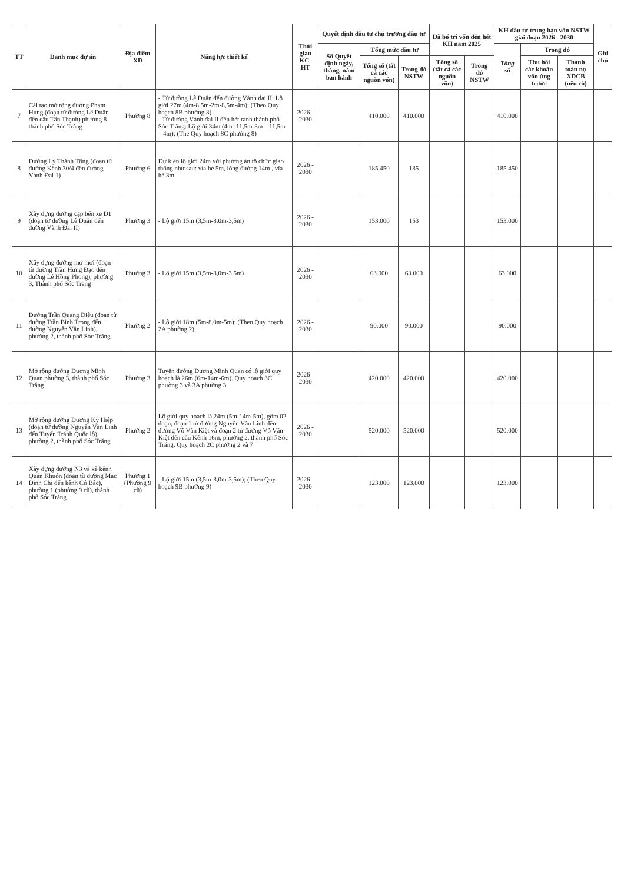| TT | Danh mục dự án | Địa điểm XD | Năng lực thiết kế | Thời gian KC-HT | Quyết định đầu tư chủ trương đầu tư | | | Đã bố trí vốn đến hết KH năm 2025 | | KH đầu tư trung hạn vốn NSTW giai đoạn 2026 - 2030 | | | Ghi chú |
| --- | --- | --- | --- | --- | --- | --- | --- | --- | --- | --- | --- | --- | --- |
| | | | | | Số Quyết định ngày, tháng, năm ban hành | Tổng mức đầu tư | | | | Tổng số | Trong đó | | |
| | | | | | | Tổng số (tất cả các nguồn vốn) | Trong đó NSTW | Tổng số (tất cả các nguồn vốn) | Trong đó NSTW | | Thu hồi các khoản vốn ứng trước | Thanh toán nợ XDCB (nếu có) | |
| 7 | Cải tạo mở rộng đường Phạm Hùng (đoạn từ đường Lê Duẩn đến cầu Tân Thạnh) phường 8 thành phố Sóc Trăng | Phường 8 | - Từ đường Lê Duẩn đến đường Vành đai II: Lộ giới 27m (4m-8,5m-2m-8,5m-4m); (Theo Quy hoạch 8B phường 8) - Từ đường Vành đai II đến hết ranh thành phố Sóc Trăng: Lộ giới 34m (4m -11,5m-3m – 11,5m – 4m); (The Quy hoạch 8C phường 8) | 2026 - 2030 | | 410.000 | 410.000 | | | 410.000 | | | |
| 8 | Đường Lý Thánh Tông (đoạn từ đường Kênh 30/4 đến đường Vành Đai 1) | Phường 6 | Dự kiến lộ giới 24m với phương án tổ chức giao thông như sau: vỉa hè 5m, lòng đường 14m , vỉa hè 3m | 2026 - 2030 | | 185.450 | 185 | | | 185.450 | | | |
| 9 | Xây dựng đường cặp bến xe D1 (đoạn từ đường Lê Duẩn đến đường Vành Đai II) | Phường 3 | - Lộ giới 15m (3,5m-8,0m-3,5m) | 2026 - 2030 | | 153.000 | 153 | | | 153.000 | | | |
| 10 | Xây dựng đường mở mới (đoạn từ đường Trần Hưng Đạo đến đường Lê Hồng Phong), phường 3, Thành phố Sóc Trăng | Phường 3 | - Lộ giới 15m (3,5m-8,0m-3,5m) | 2026 - 2030 | | 63.000 | 63.000 | | | 63.000 | | | |
| 11 | Đường Trần Quang Diệu (đoạn từ đường Trần Bình Trọng đến đường Nguyễn Văn Linh), phường 2, thành phố Sóc Trăng | Phường 2 | - Lộ giới 18m (5m-8,0m-5m); (Theo Quy hoạch 2A phường 2) | 2026 - 2030 | | 90.000 | 90.000 | | | 90.000 | | | |
| 12 | Mở rộng đường Dương Minh Quan phường 3, thành phố Sóc Trăng | Phường 3 | Tuyến đường Dương Minh Quan có lộ giới quy hoạch là 26m (6m-14m-6m). Quy hoạch 3C phường 3 và 3A phường 3 | 2026 - 2030 | | 420.000 | 420.000 | | | 420.000 | | | |
| 13 | Mở rộng đường Dương Kỳ Hiệp (đoạn từ đường Nguyễn Văn Linh đến Tuyến Tránh Quốc lộ), phường 2, thành phố Sóc Trăng | Phường 2 | Lộ giới quy hoạch là 24m (5m-14m-5m), gồm 02 đoạn, đoạn 1 từ đường Nguyễn Văn Linh đến đường Võ Văn Kiệt và đoạn 2 từ đường Võ Văn Kiệt đến cầu Kênh 16m, phường 2, thành phố Sóc Trăng. Quy hoạch 2C phường 2 và 7 | 2026 - 2030 | | 520.000 | 520.000 | | | 520.000 | | | |
| 14 | Xây dựng đường N3 và kè kênh Quản Khuôn (đoạn từ đường Mạc Đĩnh Chi đến kênh Cô Bắc), phường 1 (phường 9 cũ), thành phố Sóc Trăng | Phường 1 (Phường 9 cũ) | - Lộ giới 15m (3,5m-8,0m-3,5m); (Theo Quy hoạch 9B phường 9) | 2026 - 2030 | | 123.000 | 123.000 | | | 123.000 | | | |